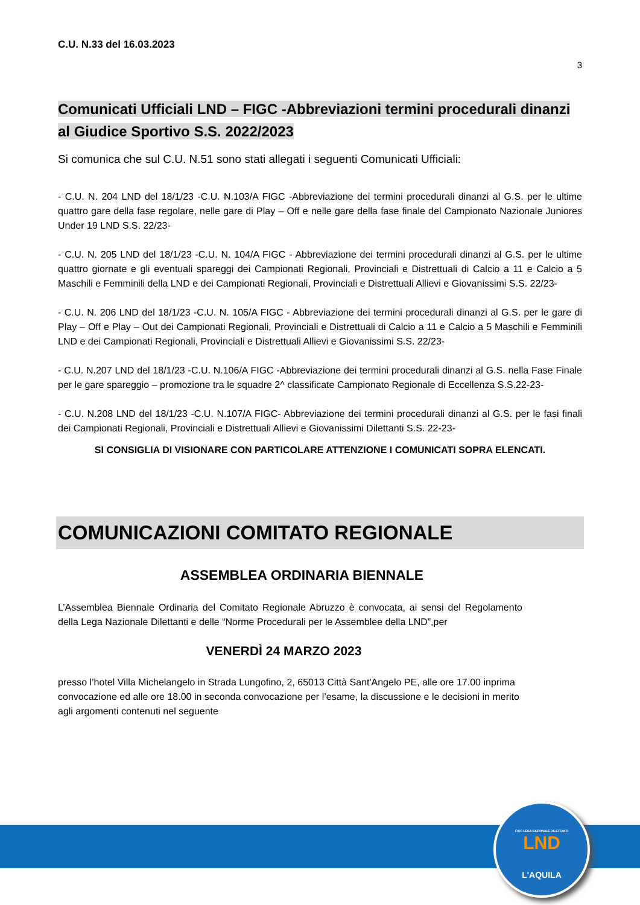C.U. N.33 del 16.03.2023
3
Comunicati Ufficiali LND – FIGC -Abbreviazioni termini procedurali dinanzi al Giudice Sportivo S.S. 2022/2023
Si comunica che sul C.U. N.51 sono stati allegati i seguenti Comunicati Ufficiali:
- C.U. N. 204 LND del 18/1/23 -C.U. N.103/A FIGC -Abbreviazione dei termini procedurali dinanzi al G.S. per le ultime quattro gare della fase regolare, nelle gare di Play – Off e nelle gare della fase finale del Campionato Nazionale Juniores Under 19 LND S.S. 22/23-
- C.U. N. 205 LND del 18/1/23 -C.U. N. 104/A FIGC - Abbreviazione dei termini procedurali dinanzi al G.S. per le ultime quattro giornate e gli eventuali spareggi dei Campionati Regionali, Provinciali e Distrettuali di Calcio a 11 e Calcio a 5 Maschili e Femminili della LND e dei Campionati Regionali, Provinciali e Distrettuali Allievi e Giovanissimi S.S. 22/23-
- C.U. N. 206 LND del 18/1/23 -C.U. N. 105/A FIGC - Abbreviazione dei termini procedurali dinanzi al G.S. per le gare di Play – Off e Play – Out dei Campionati Regionali, Provinciali e Distrettuali di Calcio a 11 e Calcio a 5 Maschili e Femminili LND e dei Campionati Regionali, Provinciali e Distrettuali Allievi e Giovanissimi S.S. 22/23-
- C.U. N.207 LND del 18/1/23 -C.U. N.106/A FIGC -Abbreviazione dei termini procedurali dinanzi al G.S. nella Fase Finale per le gare spareggio – promozione tra le squadre 2^ classificate Campionato Regionale di Eccellenza S.S.22-23-
- C.U. N.208 LND del 18/1/23 -C.U. N.107/A FIGC- Abbreviazione dei termini procedurali dinanzi al G.S. per le fasi finali dei Campionati Regionali, Provinciali e Distrettuali Allievi e Giovanissimi Dilettanti S.S. 22-23-
SI CONSIGLIA DI VISIONARE CON PARTICOLARE ATTENZIONE I COMUNICATI SOPRA ELENCATI.
COMUNICAZIONI COMITATO REGIONALE
ASSEMBLEA ORDINARIA BIENNALE
L’Assemblea Biennale Ordinaria del Comitato Regionale Abruzzo è convocata, ai sensi del Regolamento della Lega Nazionale Dilettanti e delle “Norme Procedurali per le Assemblee della LND”,per
VENERDÌ 24 MARZO 2023
presso l’hotel Villa Michelangelo in Strada Lungofino, 2, 65013 Città Sant'Angelo PE, alle ore 17.00 inprima convocazione ed alle ore 18.00 in seconda convocazione per l’esame, la discussione e le decisioni in merito agli argomenti contenuti nel seguente
FIGC LEGA NAZIONALE DILETTANTI
LND
L'AQUILA